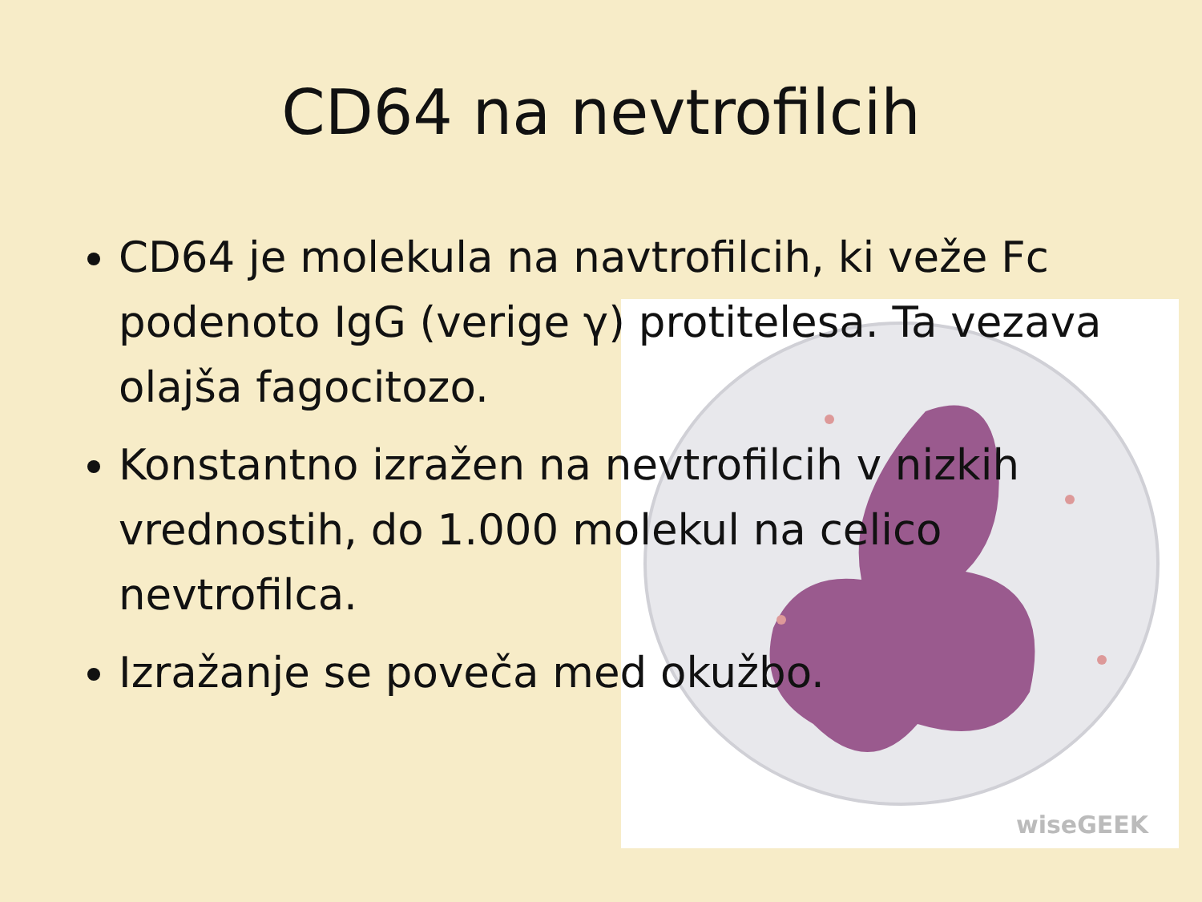wiseGEEK
CD64 na nevtrofilcih
CD64 je molekula na navtrofilcih, ki veže Fc podenoto IgG (verige γ) protitelesa. Ta vezava olajša fagocitozo.
Konstantno izražen na nevtrofilcih v nizkih vrednostih, do 1.000 molekul na celico nevtrofilca.
Izražanje se poveča med okužbo.